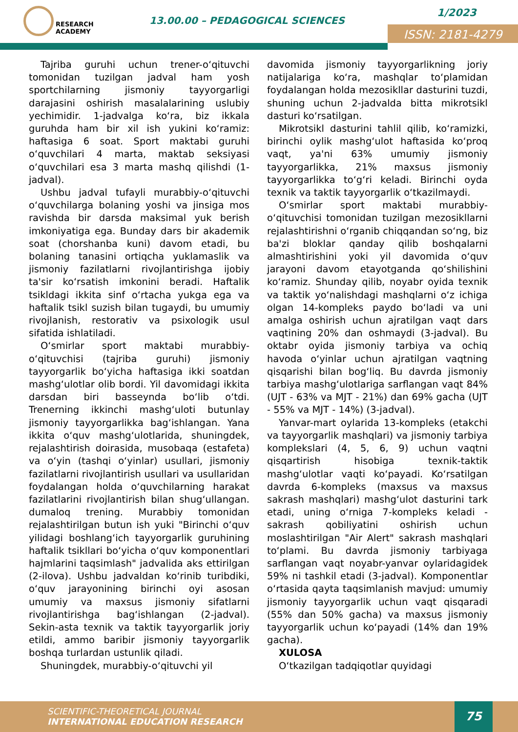RESEARCH
ACADEMY
13.00.00 – PEDAGOGICAL SCIENCES
1/2023
ISSN: 2181-4279
Tajriba guruhi uchun trener-o‘qituvchi tomonidan tuzilgan jadval ham yosh sportchilarning jismoniy tayyorgarligi darajasini oshirish masalalarining uslubiy yechimidir. 1-jadvalga ko‘ra, biz ikkala guruhda ham bir xil ish yukini ko‘ramiz: haftasiga 6 soat. Sport maktabi guruhi o‘quvchilari 4 marta, maktab seksiyasi o‘quvchilari esa 3 marta mashq qilishdi (1-jadval).
Ushbu jadval tufayli murabbiy-o‘qituvchi o‘quvchilarga bolaning yoshi va jinsiga mos ravishda bir darsda maksimal yuk berish imkoniyatiga ega. Bunday dars bir akademik soat (chorshanba kuni) davom etadi, bu bolaning tanasini ortiqcha yuklamaslik va jismoniy fazilatlarni rivojlantirishga ijobiy ta'sir ko‘rsatish imkonini beradi. Haftalik tsikldagi ikkita sinf o‘rtacha yukga ega va haftalik tsikl suzish bilan tugaydi, bu umumiy rivojlanish, restorativ va psixologik usul sifatida ishlatiladi.
O‘smirlar sport maktabi murabbiy-o‘qituvchisi (tajriba guruhi) jismoniy tayyorgarlik bo‘yicha haftasiga ikki soatdan mashg‘ulotlar olib bordi. Yil davomidagi ikkita darsdan biri basseynda bo‘lib o‘tdi. Trenerning ikkinchi mashg‘uloti butunlay jismoniy tayyorgarlikka bag‘ishlangan. Yana ikkita o‘quv mashg‘ulotlarida, shuningdek, rejalashtirish doirasida, musobaqa (estafeta) va o‘yin (tashqi o‘yinlar) usullari, jismoniy fazilatlarni rivojlantirish usullari va usullaridan foydalangan holda o‘quvchilarning harakat fazilatlarini rivojlantirish bilan shug‘ullangan. dumaloq trening. Murabbiy tomonidan rejalashtirilgan butun ish yuki "Birinchi o‘quv yilidagi boshlang‘ich tayyorgarlik guruhining haftalik tsikllari bo‘yicha o‘quv komponentlari hajmlarini taqsimlash" jadvalida aks ettirilgan (2-ilova). Ushbu jadvaldan ko‘rinib turibdiki, o‘quv jarayonining birinchi oyi asosan umumiy va maxsus jismoniy sifatlarni rivojlantirishga bag‘ishlangan (2-jadval). Sekin-asta texnik va taktik tayyorgarlik joriy etildi, ammo baribir jismoniy tayyorgarlik boshqa turlardan ustunlik qiladi.
Shuningdek, murabbiy-o‘qituvchi yil
davomida jismoniy tayyorgarlikning joriy natijalariga ko‘ra, mashqlar to‘plamidan foydalangan holda mezosikllar dasturini tuzdi, shuning uchun 2-jadvalda bitta mikrotsikl dasturi ko‘rsatilgan.
Mikrotsikl dasturini tahlil qilib, ko‘ramizki, birinchi oylik mashg‘ulot haftasida ko‘proq vaqt, ya'ni 63% umumiy jismoniy tayyorgarlikka, 21% maxsus jismoniy tayyorgarlikka to‘g‘ri keladi. Birinchi oyda texnik va taktik tayyorgarlik o‘tkazilmaydi.
O‘smirlar sport maktabi murabbiy-o‘qituvchisi tomonidan tuzilgan mezosikllarni rejalashtirishni o‘rganib chiqqandan so‘ng, biz ba'zi bloklar qanday qilib boshqalarni almashtirishini yoki yil davomida o‘quv jarayoni davom etayotganda qo‘shilishini ko‘ramiz. Shunday qilib, noyabr oyida texnik va taktik yo‘nalishdagi mashqlarni o‘z ichiga olgan 14-kompleks paydo bo‘ladi va uni amalga oshirish uchun ajratilgan vaqt dars vaqtining 20% dan oshmaydi (3-jadval). Bu oktabr oyida jismoniy tarbiya va ochiq havoda o‘yinlar uchun ajratilgan vaqtning qisqarishi bilan bog‘liq. Bu davrda jismoniy tarbiya mashg‘ulotlariga sarflangan vaqt 84% (UJT - 63% va MJT - 21%) dan 69% gacha (UJT - 55% va MJT - 14%) (3-jadval).
Yanvar-mart oylarida 13-kompleks (etakchi va tayyorgarlik mashqlari) va jismoniy tarbiya komplekslari (4, 5, 6, 9) uchun vaqtni qisqartirish hisobiga texnik-taktik mashg‘ulotlar vaqti ko‘payadi. Ko‘rsatilgan davrda 6-kompleks (maxsus va maxsus sakrash mashqlari) mashg‘ulot dasturini tark etadi, uning o‘rniga 7-kompleks keladi - sakrash qobiliyatini oshirish uchun moslashtirilgan "Air Alert" sakrash mashqlari to‘plami. Bu davrda jismoniy tarbiyaga sarflangan vaqt noyabr-yanvar oylaridagidek 59% ni tashkil etadi (3-jadval). Komponentlar o‘rtasida qayta taqsimlanish mavjud: umumiy jismoniy tayyorgarlik uchun vaqt qisqaradi (55% dan 50% gacha) va maxsus jismoniy tayyorgarlik uchun ko‘payadi (14% dan 19% gacha).
XULOSA
O‘tkazilgan tadqiqotlar quyidagi
SCIENTIFIC-THEORETICAL JOURNAL
INTERNATIONAL EDUCATION RESEARCH
75